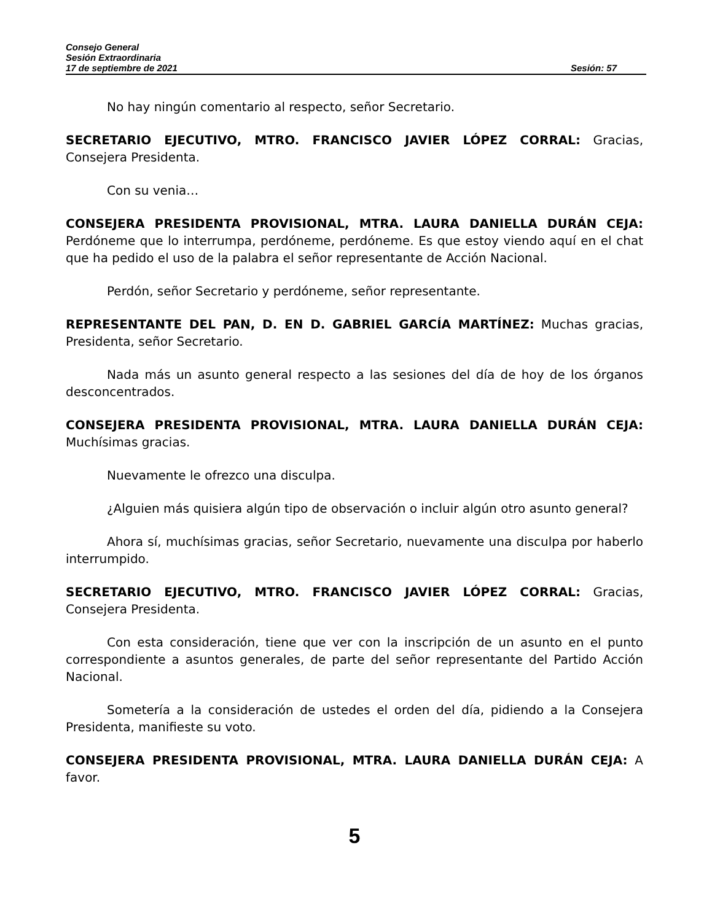Consejo General
Sesión Extraordinaria
17 de septiembre de 2021 Sesión: 57
No hay ningún comentario al respecto, señor Secretario.
SECRETARIO EJECUTIVO, MTRO. FRANCISCO JAVIER LÓPEZ CORRAL: Gracias, Consejera Presidenta.
Con su venia…
CONSEJERA PRESIDENTA PROVISIONAL, MTRA. LAURA DANIELLA DURÁN CEJA: Perdóneme que lo interrumpa, perdóneme, perdóneme. Es que estoy viendo aquí en el chat que ha pedido el uso de la palabra el señor representante de Acción Nacional.
Perdón, señor Secretario y perdóneme, señor representante.
REPRESENTANTE DEL PAN, D. EN D. GABRIEL GARCÍA MARTÍNEZ: Muchas gracias, Presidenta, señor Secretario.
Nada más un asunto general respecto a las sesiones del día de hoy de los órganos desconcentrados.
CONSEJERA PRESIDENTA PROVISIONAL, MTRA. LAURA DANIELLA DURÁN CEJA: Muchísimas gracias.
Nuevamente le ofrezco una disculpa.
¿Alguien más quisiera algún tipo de observación o incluir algún otro asunto general?
Ahora sí, muchísimas gracias, señor Secretario, nuevamente una disculpa por haberlo interrumpido.
SECRETARIO EJECUTIVO, MTRO. FRANCISCO JAVIER LÓPEZ CORRAL: Gracias, Consejera Presidenta.
Con esta consideración, tiene que ver con la inscripción de un asunto en el punto correspondiente a asuntos generales, de parte del señor representante del Partido Acción Nacional.
Sometería a la consideración de ustedes el orden del día, pidiendo a la Consejera Presidenta, manifieste su voto.
CONSEJERA PRESIDENTA PROVISIONAL, MTRA. LAURA DANIELLA DURÁN CEJA: A favor.
5